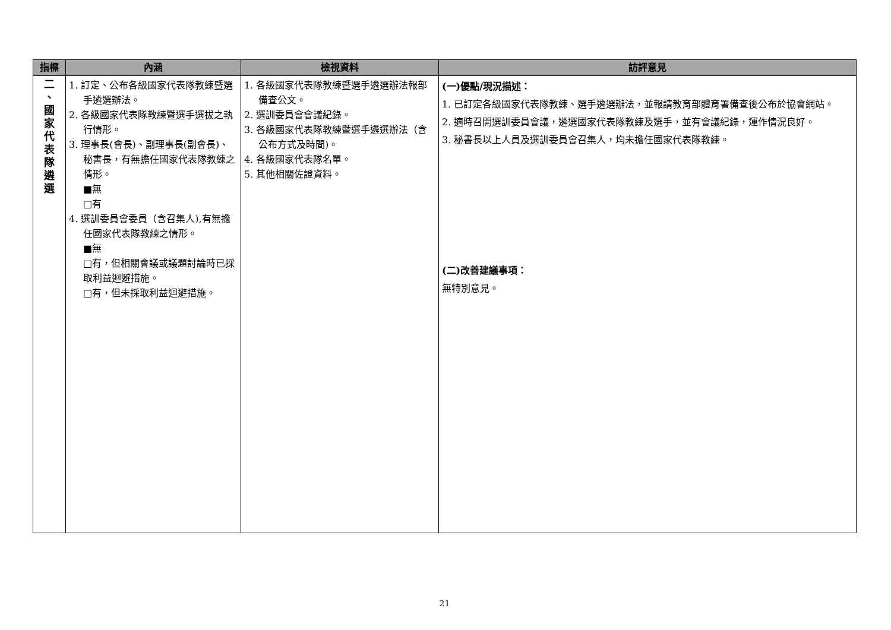| 指標 | 內涵 | 檢視資料 | 訪評意見 |
| --- | --- | --- | --- |
| 二 、 國 家 代 表 隊 遴 選 | 1. 訂定、公布各級國家代表隊教練暨選手遴選辦法。 2. 各級國家代表隊教練暨選手選拔之執行情形。 3. 理事長(會長)、副理事長(副會長)、秘書長，有無擔任國家代表隊教練之情形。 ■無 □有 4. 選訓委員會委員（含召集人),有無擔任國家代表隊教練之情形。 ■無 □有，但相關會議或議題討論時已採取利益迴避措施。 □有，但未採取利益迴避措施。 | 1. 各級國家代表隊教練暨選手遴選辦法報部備查公文。 2. 選訓委員會會議紀錄。 3. 各級國家代表隊教練暨選手遴選辦法（含公布方式及時間)。 4. 各級國家代表隊名單。 5. 其他相關佐證資料。 | (一)優點/現況描述： 1. 已訂定各級國家代表隊教練、選手遴選辦法，並報請教育部體育署備查後公布於協會網站。 2. 適時召開選訓委員會議，遴選國家代表隊教練及選手，並有會議紀錄，運作情況良好。 3. 秘書長以上人員及選訓委員會召集人，均未擔任國家代表隊教練。 (二)改善建議事項： 無特別意見。 |
21